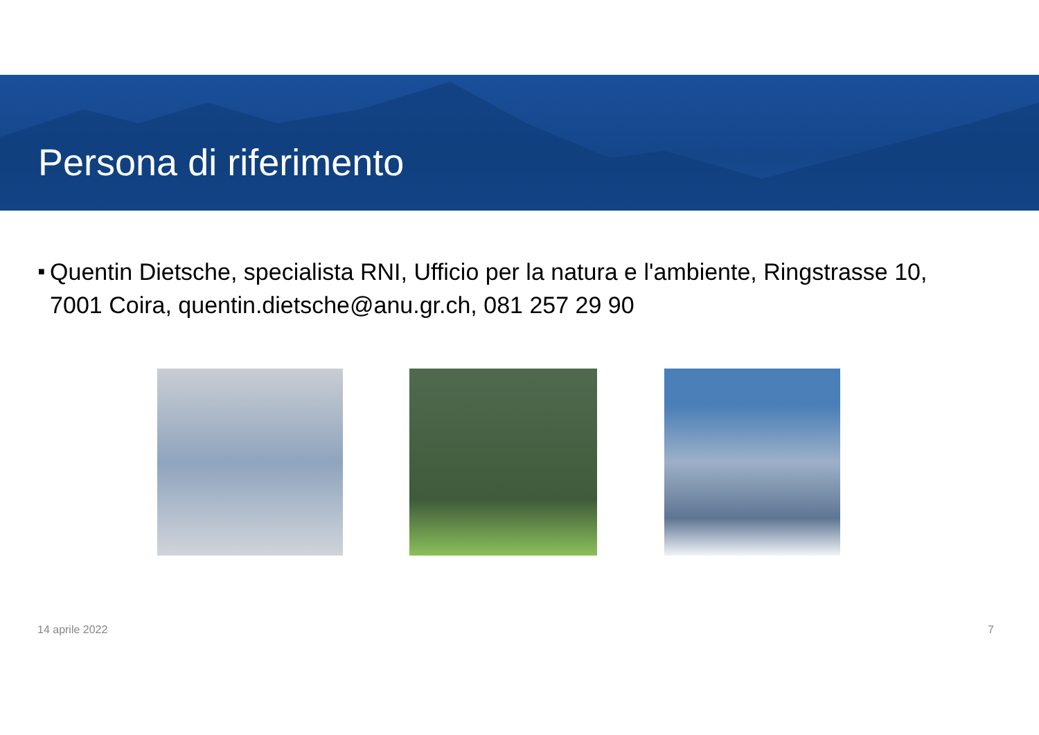Persona di riferimento
■ Quentin Dietsche, specialista RNI, Ufficio per la natura e l'ambiente, Ringstrasse 10, 7001 Coira, quentin.dietsche@anu.gr.ch, 081 257 29 90
14 aprile 2022 7